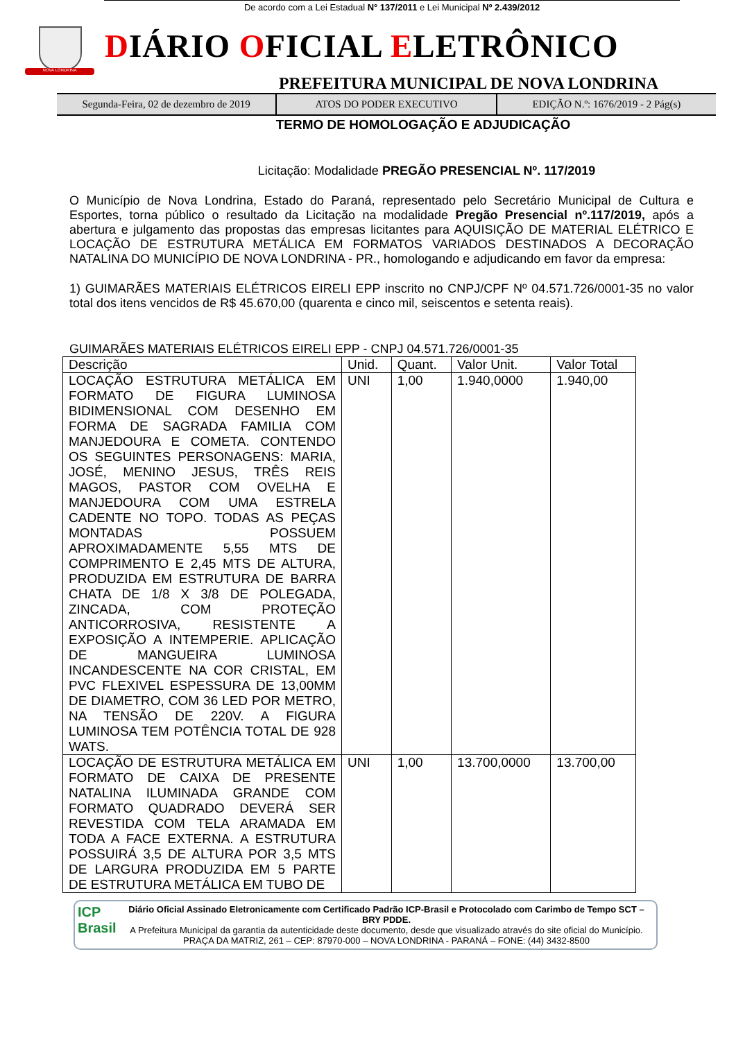De acordo com a Lei Estadual N° 137/2011 e Lei Municipal Nº 2.439/2012
NOVA LONDRINA
DIÁRIO OFICIAL ELETRÔNICO
PREFEITURA MUNICIPAL DE NOVA LONDRINA
Segunda-Feira, 02 de dezembro de 2019
ATOS DO PODER EXECUTIVO EDIÇÃO N.º: 1676/2019 - 2 Pág(s)
TERMO DE HOMOLOGAÇÃO E ADJUDICAÇÃO
Licitação: Modalidade PREGÃO PRESENCIAL Nº. 117/2019
O Município de Nova Londrina, Estado do Paraná, representado pelo Secretário Municipal de Cultura e Esportes, torna público o resultado da Licitação na modalidade Pregão Presencial nº.117/2019, após a abertura e julgamento das propostas das empresas licitantes para AQUISIÇÃO DE MATERIAL ELÉTRICO E LOCAÇÃO DE ESTRUTURA METÁLICA EM FORMATOS VARIADOS DESTINADOS A DECORAÇÃO NATALINA DO MUNICÍPIO DE NOVA LONDRINA - PR., homologando e adjudicando em favor da empresa:
1) GUIMARÃES MATERIAIS ELÉTRICOS EIRELI EPP inscrito no CNPJ/CPF Nº 04.571.726/0001-35 no valor total dos itens vencidos de R$ 45.670,00 (quarenta e cinco mil, seiscentos e setenta reais).
GUIMARÃES MATERIAIS ELÉTRICOS EIRELI EPP - CNPJ 04.571.726/0001-35
| Descrição | Unid. | Quant. | Valor Unit. | Valor Total |
| --- | --- | --- | --- | --- |
| LOCAÇÃO ESTRUTURA METÁLICA EM FORMATO DE FIGURA LUMINOSA BIDIMENSIONAL COM DESENHO EM FORMA DE SAGRADA FAMILIA COM MANJEDOURA E COMETA. CONTENDO OS SEGUINTES PERSONAGENS: MARIA, JOSÉ, MENINO JESUS, TRÊS REIS MAGOS, PASTOR COM OVELHA E MANJEDOURA COM UMA ESTRELA CADENTE NO TOPO. TODAS AS PEÇAS MONTADAS POSSUEM APROXIMADAMENTE 5,55 MTS DE COMPRIMENTO E 2,45 MTS DE ALTURA, PRODUZIDA EM ESTRUTURA DE BARRA CHATA DE 1/8 X 3/8 DE POLEGADA, ZINCADA, COM PROTEÇÃO ANTICORROSIVA, RESISTENTE A EXPOSIÇÃO A INTEMPERIE. APLICAÇÃO DE MANGUEIRA LUMINOSA INCANDESCENTE NA COR CRISTAL, EM PVC FLEXIVEL ESPESSURA DE 13,00MM DE DIAMETRO, COM 36 LED POR METRO, NA TENSÃO DE 220V. A FIGURA LUMINOSA TEM POTÊNCIA TOTAL DE 928 WATS. | UNI | 1,00 | 1.940,0000 | 1.940,00 |
| LOCAÇÃO DE ESTRUTURA METÁLICA EM FORMATO DE CAIXA DE PRESENTE NATALINA ILUMINADA GRANDE COM FORMATO QUADRADO DEVERÁ SER REVESTIDA COM TELA ARAMADA EM TODA A FACE EXTERNA. A ESTRUTURA POSSUIRÁ 3,5 DE ALTURA POR 3,5 MTS DE LARGURA PRODUZIDA EM 5 PARTE DE ESTRUTURA METÁLICA EM TUBO DE | UNI | 1,00 | 13.700,0000 | 13.700,00 |
ICP Brasil
Diário Oficial Assinado Eletronicamente com Certificado Padrão ICP-Brasil e Protocolado com Carimbo de Tempo SCT – BRY PDDE.
A Prefeitura Municipal da garantia da autenticidade deste documento, desde que visualizado através do site oficial do Município.
PRAÇA DA MATRIZ, 261 – CEP: 87970-000 – NOVA LONDRINA - PARANÁ – FONE: (44) 3432-8500